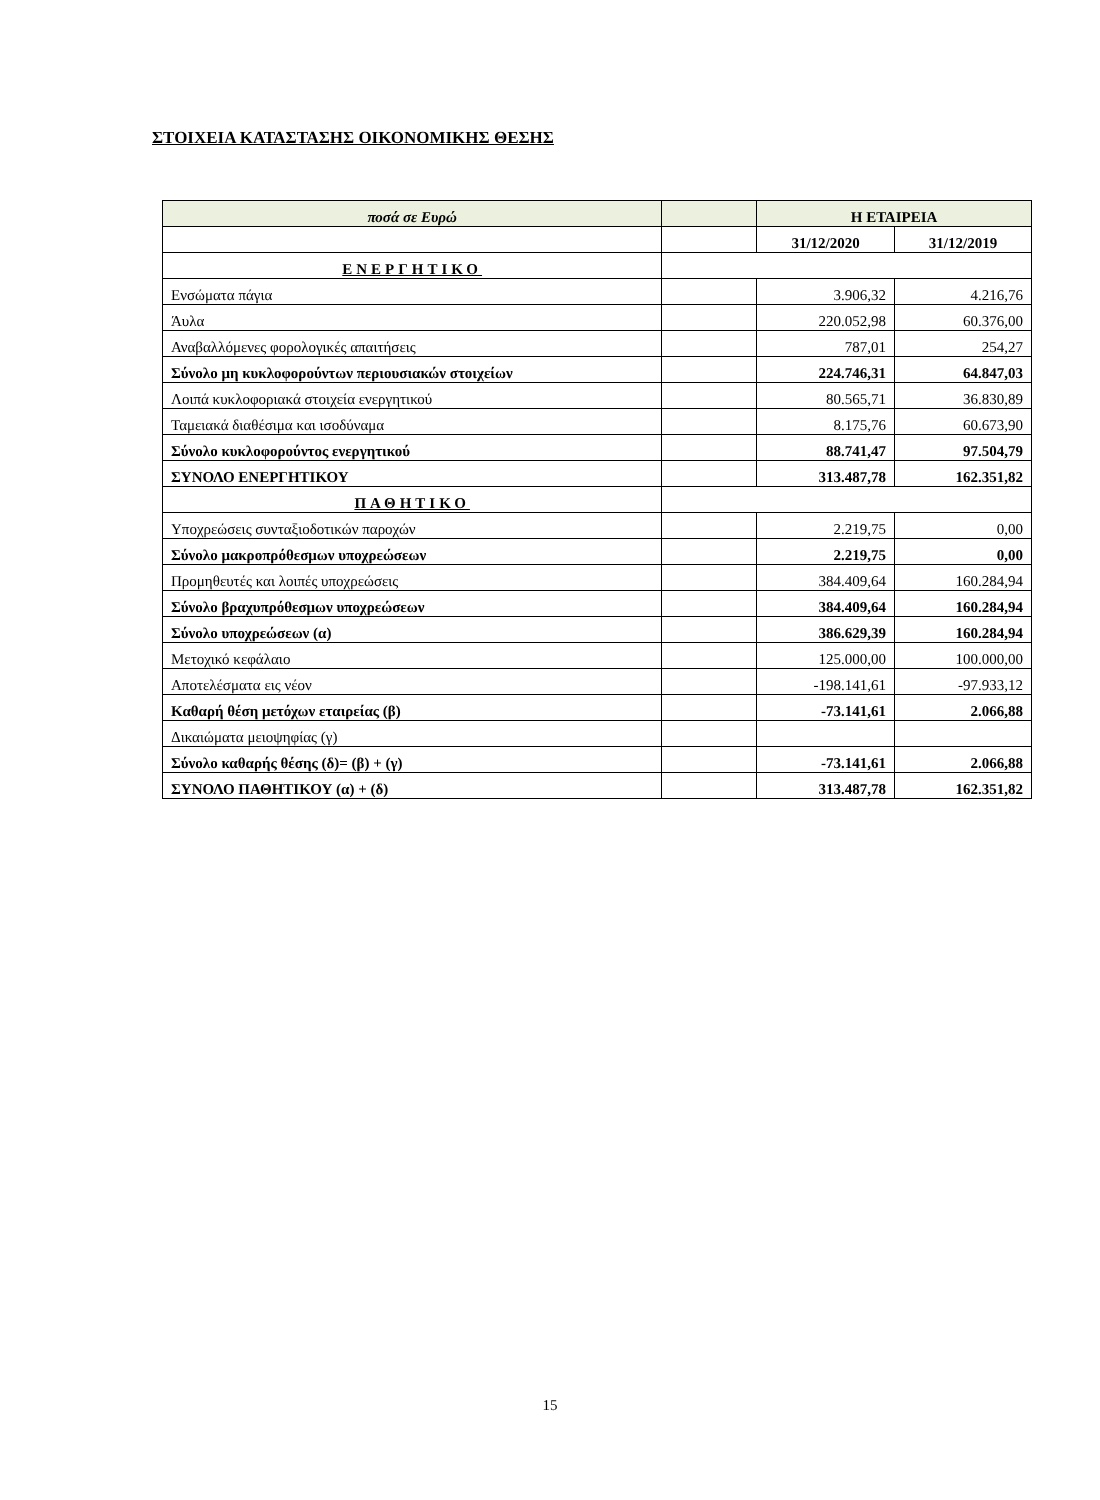ΣΤΟΙΧΕΙΑ ΚΑΤΑΣΤΑΣΗΣ ΟΙΚΟΝΟΜΙΚΗΣ ΘΕΣΗΣ
| ποσά σε Ευρώ | | Η ΕΤΑΙΡΕΙΑ | |
| --- | --- | --- | --- |
| | | 31/12/2020 | 31/12/2019 |
| ΕΝΕΡΓΗΤΙΚΟ | | | |
| Ενσώματα πάγια | | 3.906,32 | 4.216,76 |
| Άυλα | | 220.052,98 | 60.376,00 |
| Αναβαλλόμενες φορολογικές απαιτήσεις | | 787,01 | 254,27 |
| Σύνολο μη κυκλοφορούντων περιουσιακών στοιχείων | | 224.746,31 | 64.847,03 |
| Λοιπά κυκλοφοριακά στοιχεία ενεργητικού | | 80.565,71 | 36.830,89 |
| Ταμειακά διαθέσιμα και ισοδύναμα | | 8.175,76 | 60.673,90 |
| Σύνολο κυκλοφορούντος ενεργητικού | | 88.741,47 | 97.504,79 |
| ΣΥΝΟΛΟ ΕΝΕΡΓΗΤΙΚΟΥ | | 313.487,78 | 162.351,82 |
| ΠΑΘΗΤΙΚΟ | | | |
| Υποχρεώσεις συνταξιοδοτικών παροχών | | 2.219,75 | 0,00 |
| Σύνολο μακροπρόθεσμων υποχρεώσεων | | 2.219,75 | 0,00 |
| Προμηθευτές και λοιπές υποχρεώσεις | | 384.409,64 | 160.284,94 |
| Σύνολο βραχυπρόθεσμων υποχρεώσεων | | 384.409,64 | 160.284,94 |
| Σύνολο υποχρεώσεων (α) | | 386.629,39 | 160.284,94 |
| Μετοχικό κεφάλαιο | | 125.000,00 | 100.000,00 |
| Αποτελέσματα εις νέον | | -198.141,61 | -97.933,12 |
| Καθαρή θέση μετόχων εταιρείας (β) | | -73.141,61 | 2.066,88 |
| Δικαιώματα μειοψηφίας (γ) | | | |
| Σύνολο καθαρής θέσης (δ)= (β) + (γ) | | -73.141,61 | 2.066,88 |
| ΣΥΝΟΛΟ ΠΑΘΗΤΙΚΟΥ (α) + (δ) | | 313.487,78 | 162.351,82 |
15